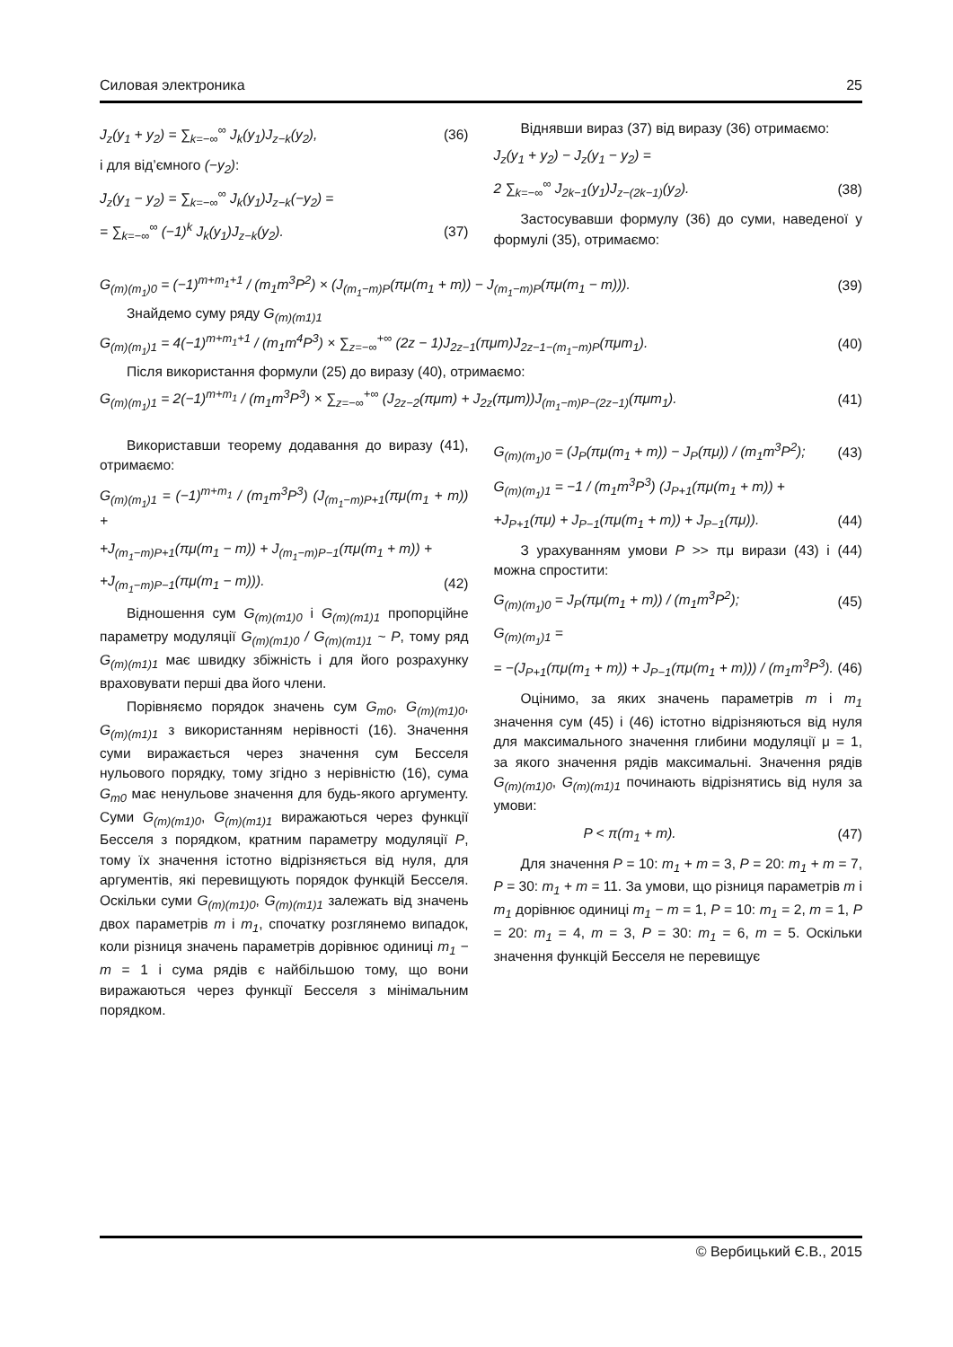Силовая электроника 25
J<sub>z</sub>(y<sub>1</sub> + y<sub>2</sub>) = ∑<sub>k=−∞</sub><sup>∞</sup> J<sub>k</sub>(y<sub>1</sub>)J<sub>z−k</sub>(y<sub>2</sub>), (36)
і для від’ємного (−y<sub>2</sub>):
J<sub>z</sub>(y<sub>1</sub> − y<sub>2</sub>) = ∑<sub>k=−∞</sub><sup>∞</sup> J<sub>k</sub>(y<sub>1</sub>)J<sub>z−k</sub>(−y<sub>2</sub>) =
= ∑<sub>k=−∞</sub><sup>∞</sup> (−1)<sup>k</sup> J<sub>k</sub>(y<sub>1</sub>)J<sub>z−k</sub>(y<sub>2</sub>). (37)
Віднявши вираз (37) від виразу (36) отримаємо:
J<sub>z</sub>(y<sub>1</sub> + y<sub>2</sub>) − J<sub>z</sub>(y<sub>1</sub> − y<sub>2</sub>) =
2 ∑<sub>k=−∞</sub><sup>∞</sup> J<sub>2k−1</sub>(y<sub>1</sub>)J<sub>z−(2k−1)</sub>(y<sub>2</sub>). (38)
Застосувавши формулу (36) до суми, наведеної у формулі (35), отримаємо:
G<sub>(m)(m<sub>1</sub>)0</sub> = (−1)<sup>m+m<sub>1</sub>+1</sup> / (m<sub>1</sub>m<sup>3</sup>P<sup>2</sup>) × (J<sub>(m<sub>1</sub>−m)P</sub>(πμ(m<sub>1</sub> + m)) − J<sub>(m<sub>1</sub>−m)P</sub>(πμ(m<sub>1</sub> − m))). (39)
Знайдемо суму ряду G<sub>(m)(m1)1</sub>
G<sub>(m)(m<sub>1</sub>)1</sub> = 4(−1)<sup>m+m<sub>1</sub>+1</sup> / (m<sub>1</sub>m<sup>4</sup>P<sup>3</sup>) × ∑<sub>z=−∞</sub><sup>+∞</sup> (2z − 1)J<sub>2z−1</sub>(πμm)J<sub>2z−1−(m<sub>1</sub>−m)P</sub>(πμm<sub>1</sub>). (40)
Після використання формули (25) до виразу (40), отримаємо:
G<sub>(m)(m<sub>1</sub>)1</sub> = 2(−1)<sup>m+m<sub>1</sub></sup> / (m<sub>1</sub>m<sup>3</sup>P<sup>3</sup>) × ∑<sub>z=−∞</sub><sup>+∞</sup> (J<sub>2z−2</sub>(πμm) + J<sub>2z</sub>(πμm))J<sub>(m<sub>1</sub>−m)P−(2z−1)</sub>(πμm<sub>1</sub>). (41)
Використавши теорему додавання до виразу (41), отримаємо:
G<sub>(m)(m<sub>1</sub>)1</sub> = (−1)<sup>m+m<sub>1</sub></sup> / (m<sub>1</sub>m<sup>3</sup>P<sup>3</sup>) (J<sub>(m<sub>1</sub>−m)P+1</sub>(πμ(m<sub>1</sub> + m)) +
+J<sub>(m<sub>1</sub>−m)P+1</sub>(πμ(m<sub>1</sub> − m)) + J<sub>(m<sub>1</sub>−m)P−1</sub>(πμ(m<sub>1</sub> + m)) +
+J<sub>(m<sub>1</sub>−m)P−1</sub>(πμ(m<sub>1</sub> − m))). (42)
Відношення сум G<sub>(m)(m1)0</sub> і G<sub>(m)(m1)1</sub> пропорційне параметру модуляції G<sub>(m)(m1)0</sub> / G<sub>(m)(m1)1</sub> ~ P, тому ряд G<sub>(m)(m1)1</sub> має швидку збіжність і для його розрахунку враховувати перші два його члени.
Порівняємо порядок значень сум G<sub>m0</sub>, G<sub>(m)(m1)0</sub>, G<sub>(m)(m1)1</sub> з використанням нерівності (16). Значення суми виражається через значення сум Бесселя нульового порядку, тому згідно з нерівністю (16), сума G<sub>m0</sub> має ненульове значення для будь-якого аргументу. Суми G<sub>(m)(m1)0</sub>, G<sub>(m)(m1)1</sub> виражаються через функції Бесселя з порядком, кратним параметру модуляції P, тому їх значення істотно відрізняється від нуля, для аргументів, які перевищують порядок функцій Бесселя. Оскільки суми G<sub>(m)(m1)0</sub>, G<sub>(m)(m1)1</sub> залежать від значень двох параметрів m і m<sub>1</sub>, спочатку розглянемо випадок, коли різниця значень параметрів дорівнює одиниці m<sub>1</sub> − m = 1 і сума рядів є найбільшою тому, що вони виражаються через функції Бесселя з мінімальним порядком.
G<sub>(m)(m<sub>1</sub>)0</sub> = (J<sub>P</sub>(πμ(m<sub>1</sub> + m)) − J<sub>P</sub>(πμ)) / (m<sub>1</sub>m<sup>3</sup>P<sup>2</sup>); (43)
G<sub>(m)(m<sub>1</sub>)1</sub> = −1 / (m<sub>1</sub>m<sup>3</sup>P<sup>3</sup>) (J<sub>P+1</sub>(πμ(m<sub>1</sub> + m)) +
+J<sub>P+1</sub>(πμ) + J<sub>P−1</sub>(πμ(m<sub>1</sub> + m)) + J<sub>P−1</sub>(πμ)). (44)
З урахуванням умови P >> πμ вирази (43) і (44) можна спростити:
G<sub>(m)(m<sub>1</sub>)0</sub> = J<sub>P</sub>(πμ(m<sub>1</sub> + m)) / (m<sub>1</sub>m<sup>3</sup>P<sup>2</sup>); (45)
G<sub>(m)(m<sub>1</sub>)1</sub> =
= −(J<sub>P+1</sub>(πμ(m<sub>1</sub> + m)) + J<sub>P−1</sub>(πμ(m<sub>1</sub> + m))) / (m<sub>1</sub>m<sup>3</sup>P<sup>3</sup>). (46)
Оцінимо, за яких значень параметрів m і m<sub>1</sub> значення сум (45) і (46) істотно відрізняються від нуля для максимального значення глибини модуляції μ = 1, за якого значення рядів максимальні. Значення рядів G<sub>(m)(m1)0</sub>, G<sub>(m)(m1)1</sub> починають відрізнятись від нуля за умови:
P < π(m<sub>1</sub> + m). (47)
Для значення P = 10: m<sub>1</sub> + m = 3, P = 20: m<sub>1</sub> + m = 7, P = 30: m<sub>1</sub> + m = 11. За умови, що різниця параметрів m і m<sub>1</sub> дорівнює одиниці m<sub>1</sub> − m = 1, P = 10: m<sub>1</sub> = 2, m = 1, P = 20: m<sub>1</sub> = 4, m = 3, P = 30: m<sub>1</sub> = 6, m = 5. Оскільки значення функцій Бесселя не перевищує
© Вербицький Є.В., 2015